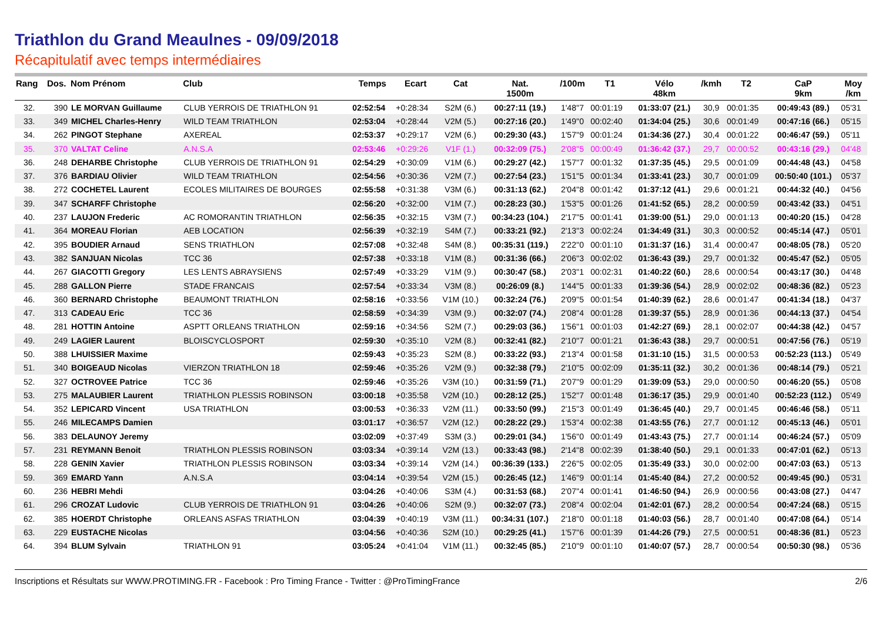Triathlon du Grand Meaulnes - 09/09/2018
Récapitulatif avec temps intermédiaires
| Rang | Dos. | Nom Prénom | Club | Temps | Ecart | Cat | Nat. 1500m | /100m | T1 | Vélo 48km | /kmh | T2 | CaP 9km | Moy /km |
| --- | --- | --- | --- | --- | --- | --- | --- | --- | --- | --- | --- | --- | --- | --- |
| 32. | 390 | LE MORVAN Guillaume | CLUB YERROIS DE TRIATHLON 91 | 02:52:54 | +0:28:34 | S2M (6.) | 00:27:11 (19.) | 1'48''7 | 00:01:19 | 01:33:07 (21.) | 30,9 | 00:01:35 | 00:49:43 (89.) | 05'31 |
| 33. | 349 | MICHEL Charles-Henry | WILD TEAM TRIATHLON | 02:53:04 | +0:28:44 | V2M (5.) | 00:27:16 (20.) | 1'49''0 | 00:02:40 | 01:34:04 (25.) | 30,6 | 00:01:49 | 00:47:16 (66.) | 05'15 |
| 34. | 262 | PINGOT Stephane | AXEREAL | 02:53:37 | +0:29:17 | V2M (6.) | 00:29:30 (43.) | 1'57''9 | 00:01:24 | 01:34:36 (27.) | 30,4 | 00:01:22 | 00:46:47 (59.) | 05'11 |
| 35. | 370 | VALTAT Celine | A.N.S.A | 02:53:46 | +0:29:26 | V1F (1.) | 00:32:09 (75.) | 2'08''5 | 00:00:49 | 01:36:42 (37.) | 29,7 | 00:00:52 | 00:43:16 (29.) | 04'48 |
| 36. | 248 | DEHARBE Christophe | CLUB YERROIS DE TRIATHLON 91 | 02:54:29 | +0:30:09 | V1M (6.) | 00:29:27 (42.) | 1'57''7 | 00:01:32 | 01:37:35 (45.) | 29,5 | 00:01:09 | 00:44:48 (43.) | 04'58 |
| 37. | 376 | BARDIAU Olivier | WILD TEAM TRIATHLON | 02:54:56 | +0:30:36 | V2M (7.) | 00:27:54 (23.) | 1'51''5 | 00:01:34 | 01:33:41 (23.) | 30,7 | 00:01:09 | 00:50:40 (101.) | 05'37 |
| 38. | 272 | COCHETEL Laurent | ECOLES MILITAIRES DE BOURGES | 02:55:58 | +0:31:38 | V3M (6.) | 00:31:13 (62.) | 2'04''8 | 00:01:42 | 01:37:12 (41.) | 29,6 | 00:01:21 | 00:44:32 (40.) | 04'56 |
| 39. | 347 | SCHARFF Christophe | | 02:56:20 | +0:32:00 | V1M (7.) | 00:28:23 (30.) | 1'53''5 | 00:01:26 | 01:41:52 (65.) | 28,2 | 00:00:59 | 00:43:42 (33.) | 04'51 |
| 40. | 237 | LAUJON Frederic | AC ROMORANTIN TRIATHLON | 02:56:35 | +0:32:15 | V3M (7.) | 00:34:23 (104.) | 2'17''5 | 00:01:41 | 01:39:00 (51.) | 29,0 | 00:01:13 | 00:40:20 (15.) | 04'28 |
| 41. | 364 | MOREAU Florian | AEB LOCATION | 02:56:39 | +0:32:19 | S4M (7.) | 00:33:21 (92.) | 2'13''3 | 00:02:24 | 01:34:49 (31.) | 30,3 | 00:00:52 | 00:45:14 (47.) | 05'01 |
| 42. | 395 | BOUDIER Arnaud | SENS TRIATHLON | 02:57:08 | +0:32:48 | S4M (8.) | 00:35:31 (119.) | 2'22''0 | 00:01:10 | 01:31:37 (16.) | 31,4 | 00:00:47 | 00:48:05 (78.) | 05'20 |
| 43. | 382 | SANJUAN Nicolas | TCC 36 | 02:57:38 | +0:33:18 | V1M (8.) | 00:31:36 (66.) | 2'06''3 | 00:02:02 | 01:36:43 (39.) | 29,7 | 00:01:32 | 00:45:47 (52.) | 05'05 |
| 44. | 267 | GIACOTTI Gregory | LES LENTS ABRAYSIENS | 02:57:49 | +0:33:29 | V1M (9.) | 00:30:47 (58.) | 2'03''1 | 00:02:31 | 01:40:22 (60.) | 28,6 | 00:00:54 | 00:43:17 (30.) | 04'48 |
| 45. | 288 | GALLON Pierre | STADE FRANCAIS | 02:57:54 | +0:33:34 | V3M (8.) | 00:26:09 (8.) | 1'44''5 | 00:01:33 | 01:39:36 (54.) | 28,9 | 00:02:02 | 00:48:36 (82.) | 05'23 |
| 46. | 360 | BERNARD Christophe | BEAUMONT TRIATHLON | 02:58:16 | +0:33:56 | V1M (10.) | 00:32:24 (76.) | 2'09''5 | 00:01:54 | 01:40:39 (62.) | 28,6 | 00:01:47 | 00:41:34 (18.) | 04'37 |
| 47. | 313 | CADEAU Eric | TCC 36 | 02:58:59 | +0:34:39 | V3M (9.) | 00:32:07 (74.) | 2'08''4 | 00:01:28 | 01:39:37 (55.) | 28,9 | 00:01:36 | 00:44:13 (37.) | 04'54 |
| 48. | 281 | HOTTIN Antoine | ASPTT ORLEANS TRIATHLON | 02:59:16 | +0:34:56 | S2M (7.) | 00:29:03 (36.) | 1'56''1 | 00:01:03 | 01:42:27 (69.) | 28,1 | 00:02:07 | 00:44:38 (42.) | 04'57 |
| 49. | 249 | LAGIER Laurent | BLOISCYCLOSPORT | 02:59:30 | +0:35:10 | V2M (8.) | 00:32:41 (82.) | 2'10''7 | 00:01:21 | 01:36:43 (38.) | 29,7 | 00:00:51 | 00:47:56 (76.) | 05'19 |
| 50. | 388 | LHUISSIER Maxime | | 02:59:43 | +0:35:23 | S2M (8.) | 00:33:22 (93.) | 2'13''4 | 00:01:58 | 01:31:10 (15.) | 31,5 | 00:00:53 | 00:52:23 (113.) | 05'49 |
| 51. | 340 | BOIGEAUD Nicolas | VIERZON TRIATHLON 18 | 02:59:46 | +0:35:26 | V2M (9.) | 00:32:38 (79.) | 2'10''5 | 00:02:09 | 01:35:11 (32.) | 30,2 | 00:01:36 | 00:48:14 (79.) | 05'21 |
| 52. | 327 | OCTROVEE Patrice | TCC 36 | 02:59:46 | +0:35:26 | V3M (10.) | 00:31:59 (71.) | 2'07''9 | 00:01:29 | 01:39:09 (53.) | 29,0 | 00:00:50 | 00:46:20 (55.) | 05'08 |
| 53. | 275 | MALAUBIER Laurent | TRIATHLON PLESSIS ROBINSON | 03:00:18 | +0:35:58 | V2M (10.) | 00:28:12 (25.) | 1'52''7 | 00:01:48 | 01:36:17 (35.) | 29,9 | 00:01:40 | 00:52:23 (112.) | 05'49 |
| 54. | 352 | LEPICARD Vincent | USA TRIATHLON | 03:00:53 | +0:36:33 | V2M (11.) | 00:33:50 (99.) | 2'15''3 | 00:01:49 | 01:36:45 (40.) | 29,7 | 00:01:45 | 00:46:46 (58.) | 05'11 |
| 55. | 246 | MILECAMPS Damien | | 03:01:17 | +0:36:57 | V2M (12.) | 00:28:22 (29.) | 1'53''4 | 00:02:38 | 01:43:55 (76.) | 27,7 | 00:01:12 | 00:45:13 (46.) | 05'01 |
| 56. | 383 | DELAUNOY Jeremy | | 03:02:09 | +0:37:49 | S3M (3.) | 00:29:01 (34.) | 1'56''0 | 00:01:49 | 01:43:43 (75.) | 27,7 | 00:01:14 | 00:46:24 (57.) | 05'09 |
| 57. | 231 | REYMANN Benoit | TRIATHLON PLESSIS ROBINSON | 03:03:34 | +0:39:14 | V2M (13.) | 00:33:43 (98.) | 2'14''8 | 00:02:39 | 01:38:40 (50.) | 29,1 | 00:01:33 | 00:47:01 (62.) | 05'13 |
| 58. | 228 | GENIN Xavier | TRIATHLON PLESSIS ROBINSON | 03:03:34 | +0:39:14 | V2M (14.) | 00:36:39 (133.) | 2'26''5 | 00:02:05 | 01:35:49 (33.) | 30,0 | 00:02:00 | 00:47:03 (63.) | 05'13 |
| 59. | 369 | EMARD Yann | A.N.S.A | 03:04:14 | +0:39:54 | V2M (15.) | 00:26:45 (12.) | 1'46''9 | 00:01:14 | 01:45:40 (84.) | 27,2 | 00:00:52 | 00:49:45 (90.) | 05'31 |
| 60. | 236 | HEBRI Mehdi | | 03:04:26 | +0:40:06 | S3M (4.) | 00:31:53 (68.) | 2'07''4 | 00:01:41 | 01:46:50 (94.) | 26,9 | 00:00:56 | 00:43:08 (27.) | 04'47 |
| 61. | 296 | CROZAT Ludovic | CLUB YERROIS DE TRIATHLON 91 | 03:04:26 | +0:40:06 | S2M (9.) | 00:32:07 (73.) | 2'08''4 | 00:02:04 | 01:42:01 (67.) | 28,2 | 00:00:54 | 00:47:24 (68.) | 05'15 |
| 62. | 385 | HOERDT Christophe | ORLEANS ASFAS TRIATHLON | 03:04:39 | +0:40:19 | V3M (11.) | 00:34:31 (107.) | 2'18''0 | 00:01:18 | 01:40:03 (56.) | 28,7 | 00:01:40 | 00:47:08 (64.) | 05'14 |
| 63. | 229 | EUSTACHE Nicolas | | 03:04:56 | +0:40:36 | S2M (10.) | 00:29:25 (41.) | 1'57''6 | 00:01:39 | 01:44:26 (79.) | 27,5 | 00:00:51 | 00:48:36 (81.) | 05'23 |
| 64. | 394 | BLUM Sylvain | TRIATHLON 91 | 03:05:24 | +0:41:04 | V1M (11.) | 00:32:45 (85.) | 2'10''9 | 00:01:10 | 01:40:07 (57.) | 28,7 | 00:00:54 | 00:50:30 (98.) | 05'36 |
Inscriptions et Résultats sur WWW.PROTIMING.FR - Facebook : Pro Timing France - Twitter : @ProTimingFrance 2/6